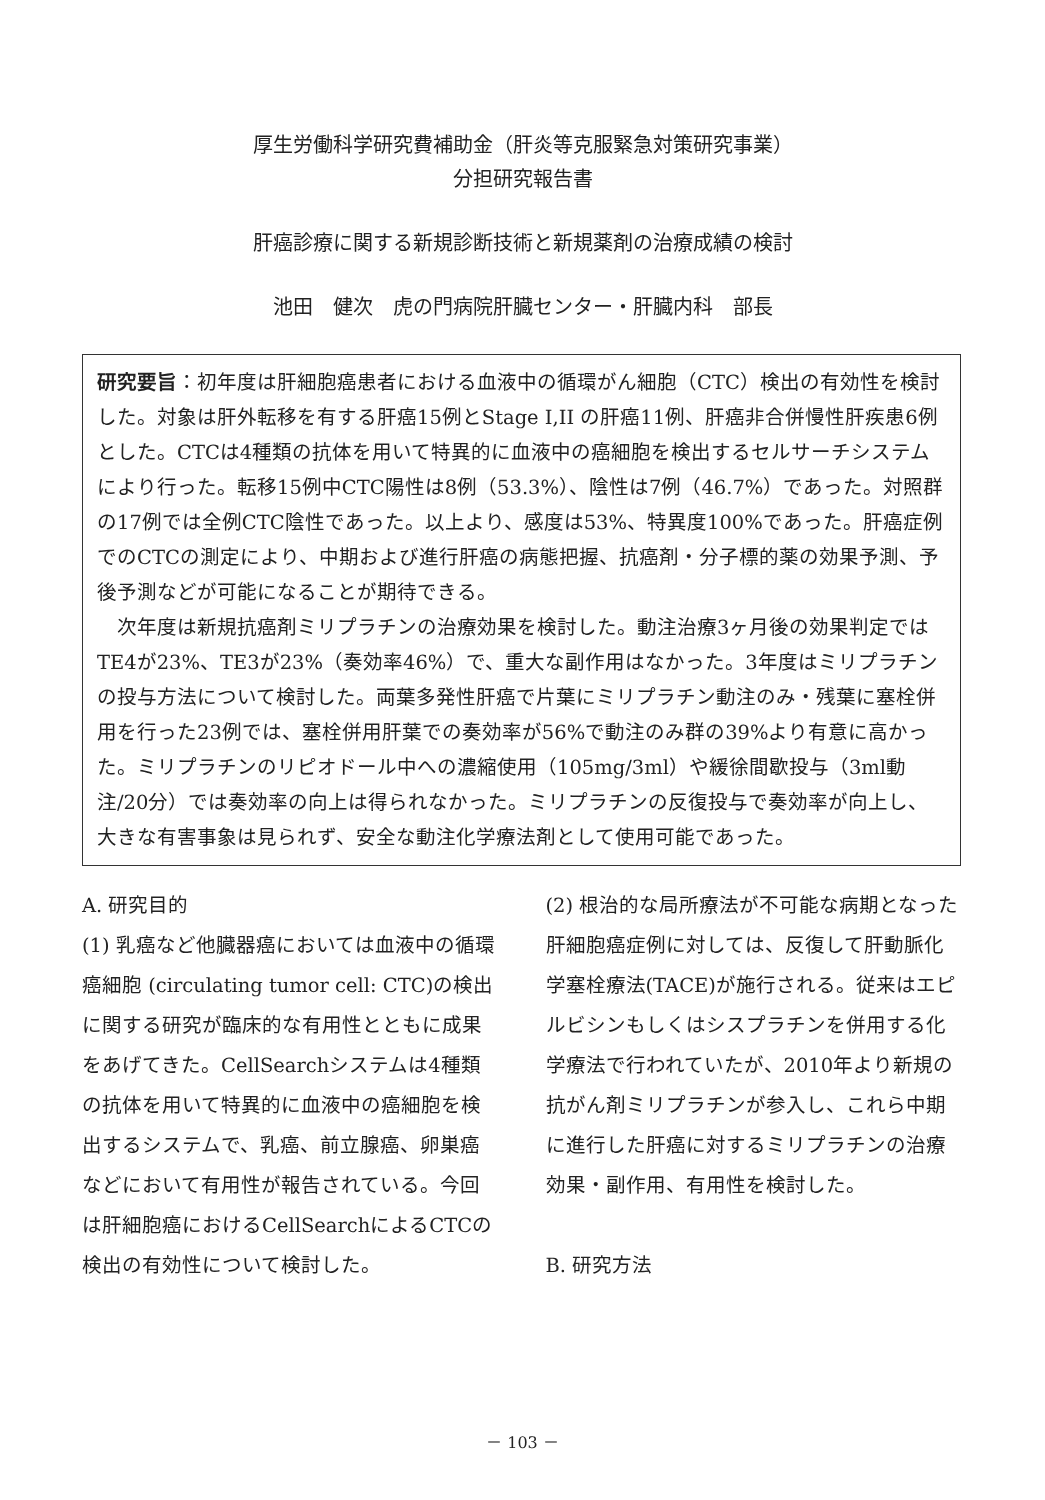厚生労働科学研究費補助金（肝炎等克服緊急対策研究事業）
分担研究報告書
肝癌診療に関する新規診断技術と新規薬剤の治療成績の検討
池田　健次　虎の門病院肝臓センター・肝臓内科　部長
研究要旨：初年度は肝細胞癌患者における血液中の循環がん細胞（CTC）検出の有効性を検討した。対象は肝外転移を有する肝癌15例とStage I,II の肝癌11例、肝癌非合併慢性肝疾患6例とした。CTCは4種類の抗体を用いて特異的に血液中の癌細胞を検出するセルサーチシステムにより行った。転移15例中CTC陽性は8例（53.3%）、陰性は7例（46.7%）であった。対照群の17例では全例CTC陰性であった。以上より、感度は53%、特異度100%であった。肝癌症例でのCTCの測定により、中期および進行肝癌の病態把握、抗癌剤・分子標的薬の効果予測、予後予測などが可能になることが期待できる。
　次年度は新規抗癌剤ミリプラチンの治療効果を検討した。動注治療3ヶ月後の効果判定ではTE4が23%、TE3が23%（奏効率46%）で、重大な副作用はなかった。3年度はミリプラチンの投与方法について検討した。両葉多発性肝癌で片葉にミリプラチン動注のみ・残葉に塞栓併用を行った23例では、塞栓併用肝葉での奏効率が56%で動注のみ群の39%より有意に高かった。ミリプラチンのリピオドール中への濃縮使用（105mg/3ml）や緩徐間歇投与（3ml動注/20分）では奏効率の向上は得られなかった。ミリプラチンの反復投与で奏効率が向上し、大きな有害事象は見られず、安全な動注化学療法剤として使用可能であった。
A. 研究目的
(1) 乳癌など他臓器癌においては血液中の循環癌細胞 (circulating tumor cell: CTC)の検出に関する研究が臨床的な有用性とともに成果をあげてきた。CellSearchシステムは4種類の抗体を用いて特異的に血液中の癌細胞を検出するシステムで、乳癌、前立腺癌、卵巣癌などにおいて有用性が報告されている。今回は肝細胞癌におけるCellSearchによるCTCの検出の有効性について検討した。
(2) 根治的な局所療法が不可能な病期となった肝細胞癌症例に対しては、反復して肝動脈化学塞栓療法(TACE)が施行される。従来はエピルビシンもしくはシスプラチンを併用する化学療法で行われていたが、2010年より新規の抗がん剤ミリプラチンが参入し、これら中期に進行した肝癌に対するミリプラチンの治療効果・副作用、有用性を検討した。
B. 研究方法
－ 103 －